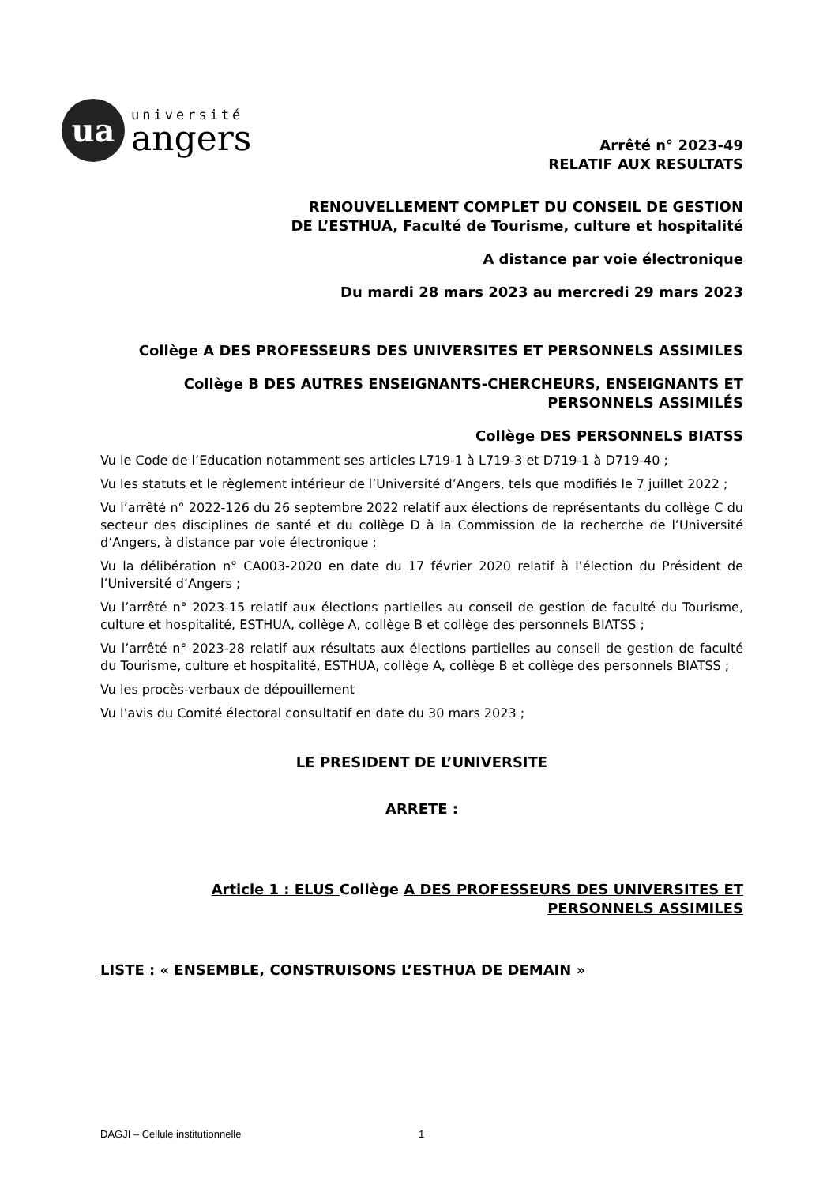ua
université
angers
Arrêté n° 2023-49
RELATIF AUX RESULTATS
RENOUVELLEMENT COMPLET DU CONSEIL DE GESTION
DE L’ESTHUA, Faculté de Tourisme, culture et hospitalité
A distance par voie électronique
Du mardi 28 mars 2023 au mercredi 29 mars 2023
Collège A DES PROFESSEURS DES UNIVERSITES ET PERSONNELS ASSIMILES
Collège B DES AUTRES ENSEIGNANTS-CHERCHEURS, ENSEIGNANTS ET PERSONNELS ASSIMILÉS
Collège DES PERSONNELS BIATSS
Vu le Code de l’Education notamment ses articles L719-1 à L719-3 et D719-1 à D719-40 ;
Vu les statuts et le règlement intérieur de l’Université d’Angers, tels que modifiés le 7 juillet 2022 ;
Vu l’arrêté n° 2022-126 du 26 septembre 2022 relatif aux élections de représentants du collège C du secteur des disciplines de santé et du collège D à la Commission de la recherche de l’Université d’Angers, à distance par voie électronique ;
Vu la délibération n° CA003-2020 en date du 17 février 2020 relatif à l’élection du Président de l’Université d’Angers ;
Vu l’arrêté n° 2023-15 relatif aux élections partielles au conseil de gestion de faculté du Tourisme, culture et hospitalité, ESTHUA, collège A, collège B et collège des personnels BIATSS ;
Vu l’arrêté n° 2023-28 relatif aux résultats aux élections partielles au conseil de gestion de faculté du Tourisme, culture et hospitalité, ESTHUA, collège A, collège B et collège des personnels BIATSS ;
Vu les procès-verbaux de dépouillement
Vu l’avis du Comité électoral consultatif en date du 30 mars 2023 ;
LE PRESIDENT DE L’UNIVERSITE
ARRETE :
Article 1 : ELUS Collège A DES PROFESSEURS DES UNIVERSITES ET PERSONNELS ASSIMILES
LISTE : « ENSEMBLE, CONSTRUISONS L’ESTHUA DE DEMAIN »
DAGJI – Cellule institutionnelle 1